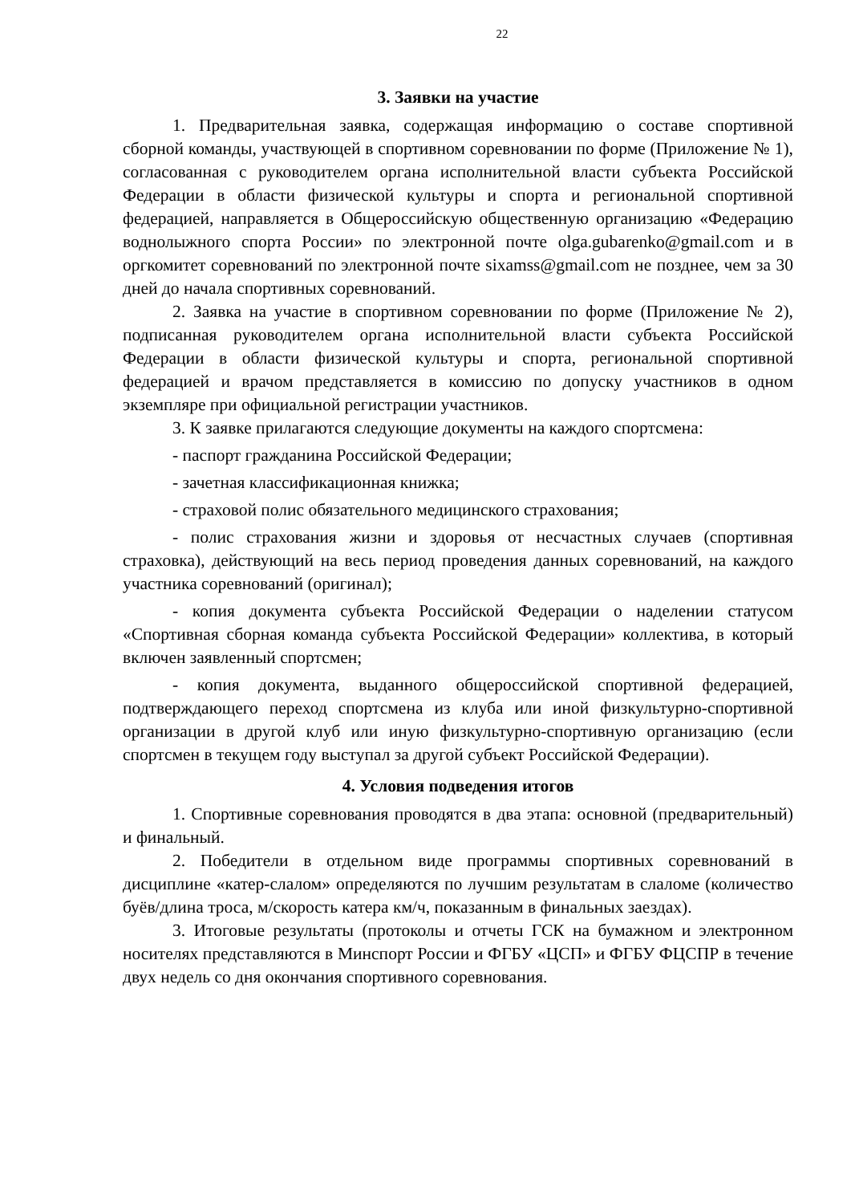22
3. Заявки на участие
1. Предварительная заявка, содержащая информацию о составе спортивной сборной команды, участвующей в спортивном соревновании по форме (Приложение № 1), согласованная с руководителем органа исполнительной власти субъекта Российской Федерации в области физической культуры и спорта и региональной спортивной федерацией, направляется в Общероссийскую общественную организацию «Федерацию воднолыжного спорта России» по электронной почте olga.gubarenko@gmail.com и в оргкомитет соревнований по электронной почте sixamss@gmail.com не позднее, чем за 30 дней до начала спортивных соревнований.
2. Заявка на участие в спортивном соревновании по форме (Приложение № 2), подписанная руководителем органа исполнительной власти субъекта Российской Федерации в области физической культуры и спорта, региональной спортивной федерацией и врачом представляется в комиссию по допуску участников в одном экземпляре при официальной регистрации участников.
3. К заявке прилагаются следующие документы на каждого спортсмена:
- паспорт гражданина Российской Федерации;
- зачетная классификационная книжка;
- страховой полис обязательного медицинского страхования;
- полис страхования жизни и здоровья от несчастных случаев (спортивная страховка), действующий на весь период проведения данных соревнований, на каждого участника соревнований (оригинал);
- копия документа субъекта Российской Федерации о наделении статусом «Спортивная сборная команда субъекта Российской Федерации» коллектива, в который включен заявленный спортсмен;
- копия документа, выданного общероссийской спортивной федерацией, подтверждающего переход спортсмена из клуба или иной физкультурно-спортивной организации в другой клуб или иную физкультурно-спортивную организацию (если спортсмен в текущем году выступал за другой субъект Российской Федерации).
4. Условия подведения итогов
1. Спортивные соревнования проводятся в два этапа: основной (предварительный) и финальный.
2. Победители в отдельном виде программы спортивных соревнований в дисциплине «катер-слалом» определяются по лучшим результатам в слаломе (количество буёв/длина троса, м/скорость катера км/ч, показанным в финальных заездах).
3. Итоговые результаты (протоколы и отчеты ГСК на бумажном и электронном носителях представляются в Минспорт России и ФГБУ «ЦСП» и ФГБУ ФЦСПР в течение двух недель со дня окончания спортивного соревнования.